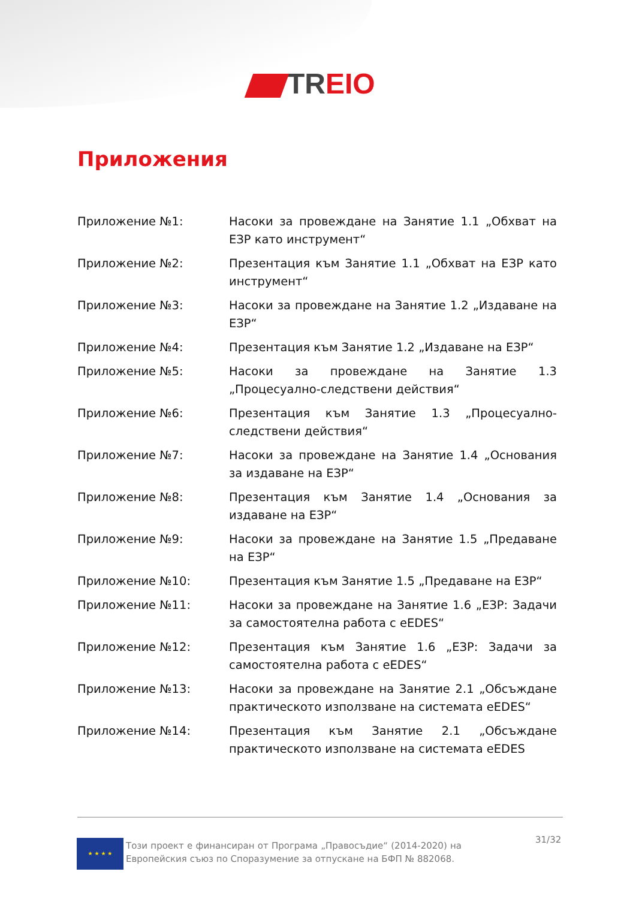TREIO
Приложения
Приложение №1: Насоки за провеждане на Занятие 1.1 „Обхват на ЕЗР като инструмент“
Приложение №2: Презентация към Занятие 1.1 „Обхват на ЕЗР като инструмент“
Приложение №3: Насоки за провеждане на Занятие 1.2 „Издаване на ЕЗР“
Приложение №4: Презентация към Занятие 1.2 „Издаване на ЕЗР“
Приложение №5: Насоки за провеждане на Занятие 1.3 „Процесуално-следствени действия“
Приложение №6: Презентация към Занятие 1.3 „Процесуално-следствени действия“
Приложение №7: Насоки за провеждане на Занятие 1.4 „Основания за издаване на ЕЗР“
Приложение №8: Презентация към Занятие 1.4 „Основания за издаване на ЕЗР“
Приложение №9: Насоки за провеждане на Занятие 1.5 „Предаване на ЕЗР“
Приложение №10: Презентация към Занятие 1.5 „Предаване на ЕЗР“
Приложение №11: Насоки за провеждане на Занятие 1.6 „ЕЗР: Задачи за самостоятелна работа с eEDES“
Приложение №12: Презентация към Занятие 1.6 „ЕЗР: Задачи за самостоятелна работа с eEDES“
Приложение №13: Насоки за провеждане на Занятие 2.1 „Обсъждане практическото използване на системата eEDES“
Приложение №14: Презентация към Занятие 2.1 „Обсъждане практическото използване на системата eEDES
★ ★ ★ ★
Този проект е финансиран от Програма „Правосъдие“ (2014-2020) на Европейския съюз по Споразумение за отпускане на БФП № 882068.
31/32